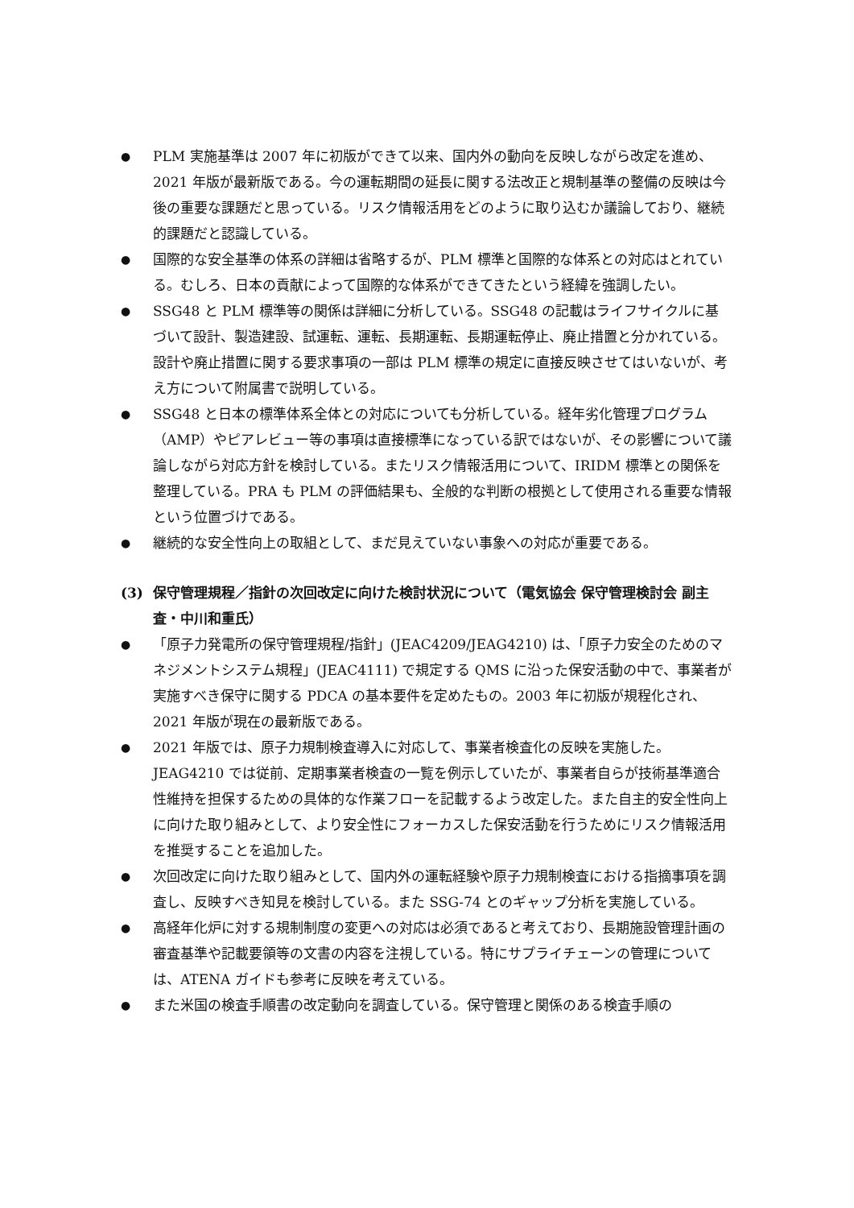● PLM 実施基準は 2007 年に初版ができて以来、国内外の動向を反映しながら改定を進め、2021 年版が最新版である。今の運転期間の延長に関する法改正と規制基準の整備の反映は今後の重要な課題だと思っている。リスク情報活用をどのように取り込むか議論しており、継続的課題だと認識している。
● 国際的な安全基準の体系の詳細は省略するが、PLM 標準と国際的な体系との対応はとれている。むしろ、日本の貢献によって国際的な体系ができてきたという経緯を強調したい。
● SSG48 と PLM 標準等の関係は詳細に分析している。SSG48 の記載はライフサイクルに基づいて設計、製造建設、試運転、運転、長期運転、長期運転停止、廃止措置と分かれている。設計や廃止措置に関する要求事項の一部は PLM 標準の規定に直接反映させてはいないが、考え方について附属書で説明している。
● SSG48 と日本の標準体系全体との対応についても分析している。経年劣化管理プログラム（AMP）やピアレビュー等の事項は直接標準になっている訳ではないが、その影響について議論しながら対応方針を検討している。またリスク情報活用について、IRIDM 標準との関係を整理している。PRA も PLM の評価結果も、全般的な判断の根拠として使用される重要な情報という位置づけである。
● 継続的な安全性向上の取組として、まだ見えていない事象への対応が重要である。
(3) 保守管理規程／指針の次回改定に向けた検討状況について（電気協会 保守管理検討会 副主査・中川和重氏）
● 「原子力発電所の保守管理規程/指針」(JEAC4209/JEAG4210) は、「原子力安全のためのマネジメントシステム規程」(JEAC4111) で規定する QMS に沿った保安活動の中で、事業者が実施すべき保守に関する PDCA の基本要件を定めたもの。2003 年に初版が規程化され、2021 年版が現在の最新版である。
● 2021 年版では、原子力規制検査導入に対応して、事業者検査化の反映を実施した。JEAG4210 では従前、定期事業者検査の一覧を例示していたが、事業者自らが技術基準適合性維持を担保するための具体的な作業フローを記載するよう改定した。また自主的安全性向上に向けた取り組みとして、より安全性にフォーカスした保安活動を行うためにリスク情報活用を推奨することを追加した。
● 次回改定に向けた取り組みとして、国内外の運転経験や原子力規制検査における指摘事項を調査し、反映すべき知見を検討している。また SSG-74 とのギャップ分析を実施している。
● 高経年化炉に対する規制制度の変更への対応は必須であると考えており、長期施設管理計画の審査基準や記載要領等の文書の内容を注視している。特にサプライチェーンの管理については、ATENA ガイドも参考に反映を考えている。
● また米国の検査手順書の改定動向を調査している。保守管理と関係のある検査手順の